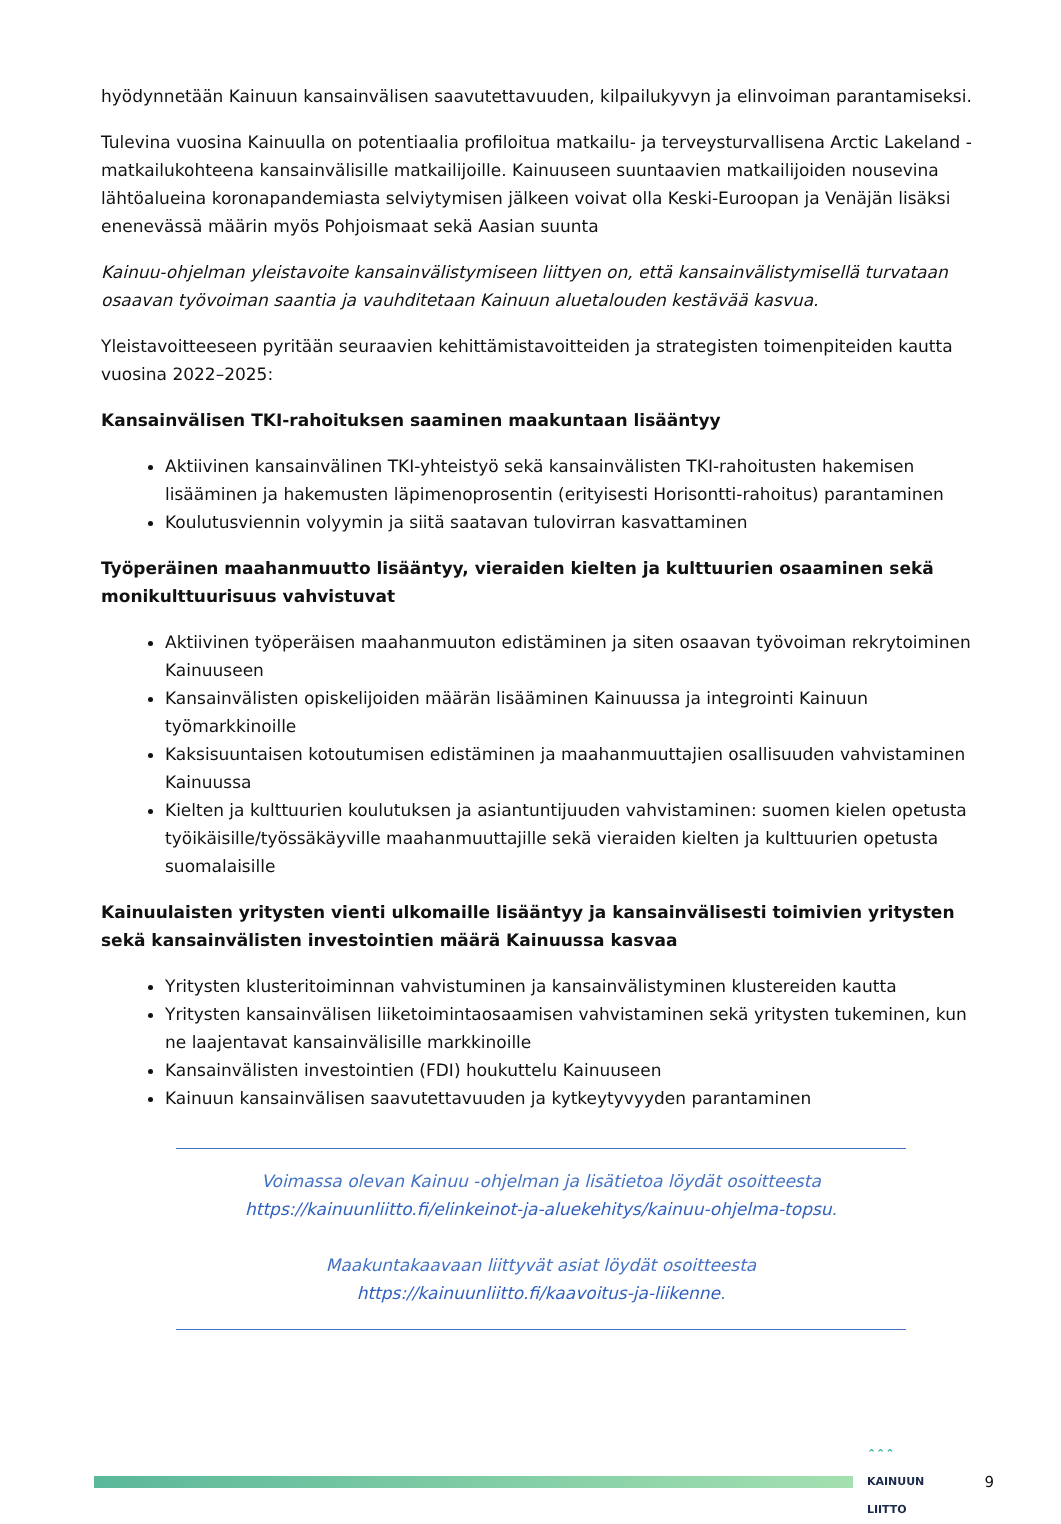hyödynnetään Kainuun kansainvälisen saavutettavuuden, kilpailukyvyn ja elinvoiman parantamiseksi.
Tulevina vuosina Kainuulla on potentiaalia profiloitua matkailu- ja terveysturvallisena Arctic Lakeland -matkailukohteena kansainvälisille matkailijoille. Kainuuseen suuntaavien matkailijoiden nousevina lähtöalueina koronapandemiasta selviytymisen jälkeen voivat olla Keski-Euroopan ja Venäjän lisäksi enenevässä määrin myös Pohjoismaat sekä Aasian suunta
Kainuu-ohjelman yleistavoite kansainvälistymiseen liittyen on, että kansainvälistymisellä turvataan osaavan työvoiman saantia ja vauhditetaan Kainuun aluetalouden kestävää kasvua.
Yleistavoitteeseen pyritään seuraavien kehittämistavoitteiden ja strategisten toimenpiteiden kautta vuosina 2022–2025:
Kansainvälisen TKI-rahoituksen saaminen maakuntaan lisääntyy
Aktiivinen kansainvälinen TKI-yhteistyö sekä kansainvälisten TKI-rahoitusten hakemisen lisääminen ja hakemusten läpimenoprosentin (erityisesti Horisontti-rahoitus) parantaminen
Koulutusviennin volyymin ja siitä saatavan tulovirran kasvattaminen
Työperäinen maahanmuutto lisääntyy, vieraiden kielten ja kulttuurien osaaminen sekä monikulttuurisuus vahvistuvat
Aktiivinen työperäisen maahanmuuton edistäminen ja siten osaavan työvoiman rekrytoiminen Kainuuseen
Kansainvälisten opiskelijoiden määrän lisääminen Kainuussa ja integrointi Kainuun työmarkkinoille
Kaksisuuntaisen kotoutumisen edistäminen ja maahanmuuttajien osallisuuden vahvistaminen Kainuussa
Kielten ja kulttuurien koulutuksen ja asiantuntijuuden vahvistaminen: suomen kielen opetusta työikäisille/työssäkäyville maahanmuuttajille sekä vieraiden kielten ja kulttuurien opetusta suomalaisille
Kainuulaisten yritysten vienti ulkomaille lisääntyy ja kansainvälisesti toimivien yritysten sekä kansainvälisten investointien määrä Kainuussa kasvaa
Yritysten klusteritoiminnan vahvistuminen ja kansainvälistyminen klustereiden kautta
Yritysten kansainvälisen liiketoimintaosaamisen vahvistaminen sekä yritysten tukeminen, kun ne laajentavat kansainvälisille markkinoille
Kansainvälisten investointien (FDI) houkuttelu Kainuuseen
Kainuun kansainvälisen saavutettavuuden ja kytkeytyvyyden parantaminen
Voimassa olevan Kainuu -ohjelman ja lisätietoa löydät osoitteesta
https://kainuunliitto.fi/elinkeinot-ja-aluekehitys/kainuu-ohjelma-topsu.
Maakuntakaavaan liittyvät asiat löydät osoitteesta
https://kainuunliitto.fi/kaavoitus-ja-liikenne.
⌃⌃⌃
KAINUUN LIITTO
9